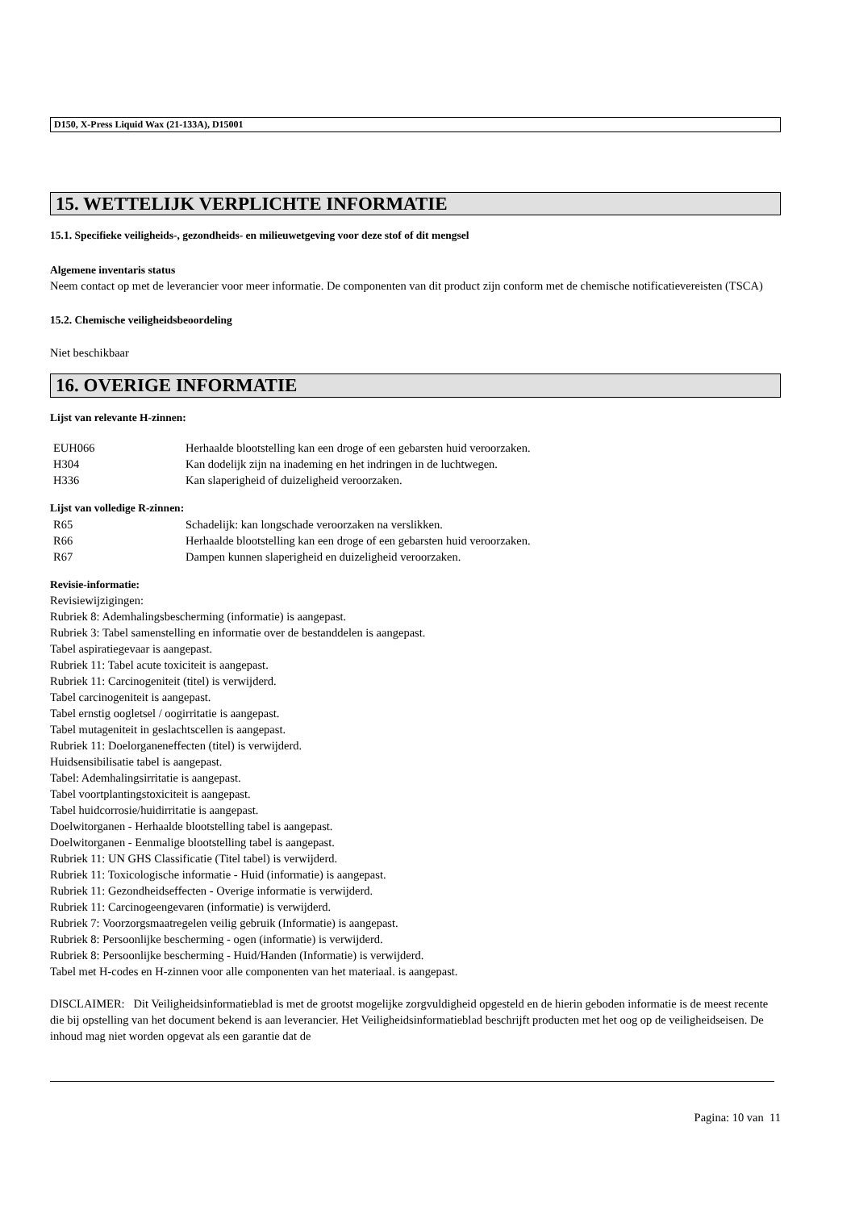D150, X-Press Liquid Wax (21-133A), D15001
15. WETTELIJK VERPLICHTE INFORMATIE
15.1. Specifieke veiligheids-, gezondheids- en milieuwetgeving voor deze stof of dit mengsel
Algemene inventaris status
Neem contact op met de leverancier voor meer informatie. De componenten van dit product zijn conform met de chemische notificatievereisten (TSCA)
15.2. Chemische veiligheidsbeoordeling
Niet beschikbaar
16. OVERIGE INFORMATIE
Lijst van relevante H-zinnen:
| EUH066 | Herhaalde blootstelling kan een droge of een gebarsten huid veroorzaken. |
| H304 | Kan dodelijk zijn na inademing en het indringen in de luchtwegen. |
| H336 | Kan slaperigheid of duizeligheid veroorzaken. |
Lijst van volledige R-zinnen:
| R65 | Schadelijk: kan longschade veroorzaken na verslikken. |
| R66 | Herhaalde blootstelling kan een droge of een gebarsten huid veroorzaken. |
| R67 | Dampen kunnen slaperigheid en duizeligheid veroorzaken. |
Revisie-informatie:
Revisiewijzigingen:
Rubriek 8: Ademhalingsbescherming (informatie) is aangepast.
Rubriek 3: Tabel samenstelling en informatie over de bestanddelen is aangepast.
Tabel aspiratiegevaar is aangepast.
Rubriek 11: Tabel acute toxiciteit is aangepast.
Rubriek 11: Carcinogeniteit (titel) is verwijderd.
Tabel carcinogeniteit is aangepast.
Tabel ernstig oogletsel / oogirritatie is aangepast.
Tabel mutageniteit in geslachtscellen is aangepast.
Rubriek 11: Doelorganeneffecten (titel) is verwijderd.
Huidsensibilisatie tabel is aangepast.
Tabel: Ademhalingsirritatie is aangepast.
Tabel voortplantingstoxiciteit is aangepast.
Tabel huidcorrosie/huidirritatie is aangepast.
Doelwitorganen - Herhaalde blootstelling tabel is aangepast.
Doelwitorganen - Eenmalige blootstelling tabel is aangepast.
Rubriek 11: UN GHS Classificatie (Titel tabel) is verwijderd.
Rubriek 11: Toxicologische informatie - Huid (informatie) is aangepast.
Rubriek 11: Gezondheidseffecten - Overige informatie is verwijderd.
Rubriek 11: Carcinogeengevaren (informatie) is verwijderd.
Rubriek 7: Voorzorgsmaatregelen veilig gebruik (Informatie) is aangepast.
Rubriek 8: Persoonlijke bescherming - ogen (informatie) is verwijderd.
Rubriek 8: Persoonlijke bescherming - Huid/Handen (Informatie) is verwijderd.
Tabel met H-codes en H-zinnen voor alle componenten van het materiaal. is aangepast.
DISCLAIMER: Dit Veiligheidsinformatieblad is met de grootst mogelijke zorgvuldigheid opgesteld en de hierin geboden informatie is de meest recente die bij opstelling van het document bekend is aan leverancier. Het Veiligheidsinformatieblad beschrijft producten met het oog op de veiligheidseisen. De inhoud mag niet worden opgevat als een garantie dat de
Pagina: 10 van 11